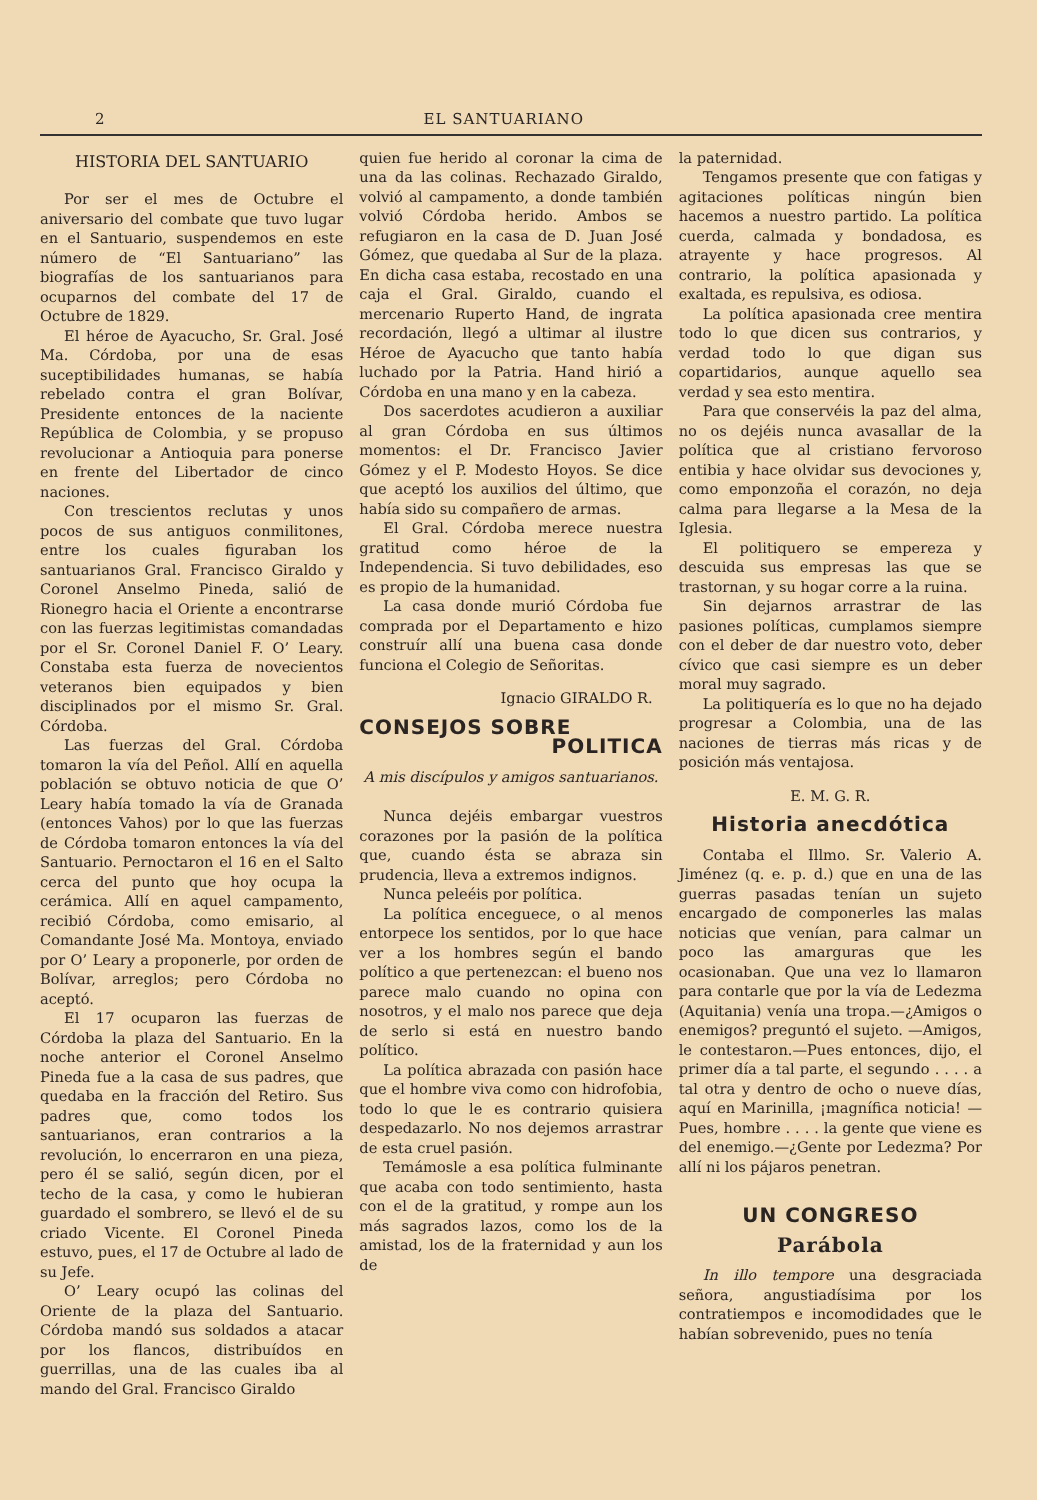2 EL SANTUARIANO
HISTORIA DEL SANTUARIO
Por ser el mes de Octubre el aniversario del combate que tuvo lugar en el Santuario, suspendemos en este número de “El Santuariano” las biografías de los santuarianos para ocuparnos del combate del 17 de Octubre de 1829.
El héroe de Ayacucho, Sr. Gral. José Ma. Córdoba, por una de esas suceptibilidades humanas, se había rebelado contra el gran Bolívar, Presidente entonces de la naciente República de Colombia, y se propuso revolucionar a Antioquia para ponerse en frente del Libertador de cinco naciones.
Con trescientos reclutas y unos pocos de sus antiguos conmilitones, entre los cuales figuraban los santuarianos Gral. Francisco Giraldo y Coronel Anselmo Pineda, salió de Rionegro hacia el Oriente a encontrarse con las fuerzas legitimistas comandadas por el Sr. Coronel Daniel F. O’ Leary. Constaba esta fuerza de novecientos veteranos bien equipados y bien disciplinados por el mismo Sr. Gral. Córdoba.
Las fuerzas del Gral. Córdoba tomaron la vía del Peñol. Allí en aquella población se obtuvo noticia de que O’ Leary había tomado la vía de Granada (entonces Vahos) por lo que las fuerzas de Córdoba tomaron entonces la vía del Santuario. Pernoctaron el 16 en el Salto cerca del punto que hoy ocupa la cerámica. Allí en aquel campamento, recibió Córdoba, como emisario, al Comandante José Ma. Montoya, enviado por O’ Leary a proponerle, por orden de Bolívar, arreglos; pero Córdoba no aceptó.
El 17 ocuparon las fuerzas de Córdoba la plaza del Santuario. En la noche anterior el Coronel Anselmo Pineda fue a la casa de sus padres, que quedaba en la fracción del Retiro. Sus padres que, como todos los santuarianos, eran contrarios a la revolución, lo encerraron en una pieza, pero él se salió, según dicen, por el techo de la casa, y como le hubieran guardado el sombrero, se llevó el de su criado Vicente. El Coronel Pineda estuvo, pues, el 17 de Octubre al lado de su Jefe.
O’ Leary ocupó las colinas del Oriente de la plaza del Santuario. Córdoba mandó sus soldados a atacar por los flancos, distribuídos en guerrillas, una de las cuales iba al mando del Gral. Francisco Giraldo
quien fue herido al coronar la cima de una da las colinas. Rechazado Giraldo, volvió al campamento, a donde también volvió Córdoba herido. Ambos se refugiaron en la casa de D. Juan José Gómez, que quedaba al Sur de la plaza. En dicha casa estaba, recostado en una caja el Gral. Giraldo, cuando el mercenario Ruperto Hand, de ingrata recordación, llegó a ultimar al ilustre Héroe de Ayacucho que tanto había luchado por la Patria. Hand hirió a Córdoba en una mano y en la cabeza.
Dos sacerdotes acudieron a auxiliar al gran Córdoba en sus últimos momentos: el Dr. Francisco Javier Gómez y el P. Modesto Hoyos. Se dice que aceptó los auxilios del último, que había sido su compañero de armas.
El Gral. Córdoba merece nuestra gratitud como héroe de la Independencia. Si tuvo debilidades, eso es propio de la humanidad.
La casa donde murió Córdoba fue comprada por el Departamento e hizo construír allí una buena casa donde funciona el Colegio de Señoritas.
Ignacio GIRALDO R.
CONSEJOS SOBRE
POLITICA
A mis discípulos y amigos santuarianos.
Nunca dejéis embargar vuestros corazones por la pasión de la política que, cuando ésta se abraza sin prudencia, lleva a extremos indignos.
Nunca peleéis por política.
La política enceguece, o al menos entorpece los sentidos, por lo que hace ver a los hombres según el bando político a que pertenezcan: el bueno nos parece malo cuando no opina con nosotros, y el malo nos parece que deja de serlo si está en nuestro bando político.
La política abrazada con pasión hace que el hombre viva como con hidrofobia, todo lo que le es contrario quisiera despedazarlo. No nos dejemos arrastrar de esta cruel pasión.
Temámosle a esa política fulminante que acaba con todo sentimiento, hasta con el de la gratitud, y rompe aun los más sagrados lazos, como los de la amistad, los de la fraternidad y aun los de
la paternidad.
Tengamos presente que con fatigas y agitaciones políticas ningún bien hacemos a nuestro partido. La política cuerda, calmada y bondadosa, es atrayente y hace progresos. Al contrario, la política apasionada y exaltada, es repulsiva, es odiosa.
La política apasionada cree mentira todo lo que dicen sus contrarios, y verdad todo lo que digan sus copartidarios, aunque aquello sea verdad y sea esto mentira.
Para que conservéis la paz del alma, no os dejéis nunca avasallar de la política que al cristiano fervoroso entibia y hace olvidar sus devociones y, como emponzoña el corazón, no deja calma para llegarse a la Mesa de la Iglesia.
El politiquero se empereza y descuida sus empresas las que se trastornan, y su hogar corre a la ruina.
Sin dejarnos arrastrar de las pasiones políticas, cumplamos siempre con el deber de dar nuestro voto, deber cívico que casi siempre es un deber moral muy sagrado.
La politiquería es lo que no ha dejado progresar a Colombia, una de las naciones de tierras más ricas y de posición más ventajosa.
E. M. G. R.
Historia anecdótica
Contaba el Illmo. Sr. Valerio A. Jiménez (q. e. p. d.) que en una de las guerras pasadas tenían un sujeto encargado de componerles las malas noticias que venían, para calmar un poco las amarguras que les ocasionaban. Que una vez lo llamaron para contarle que por la vía de Ledezma (Aquitania) venía una tropa.—¿Amigos o enemigos? preguntó el sujeto. —Amigos, le contestaron.—Pues entonces, dijo, el primer día a tal parte, el segundo . . . . a tal otra y dentro de ocho o nueve días, aquí en Marinilla, ¡magnífica noticia! —Pues, hombre . . . . la gente que viene es del enemigo.—¿Gente por Ledezma? Por allí ni los pájaros penetran.
UN CONGRESO
Parábola
In illo tempore una desgraciada señora, angustiadísima por los contratiempos e incomodidades que le habían sobrevenido, pues no tenía